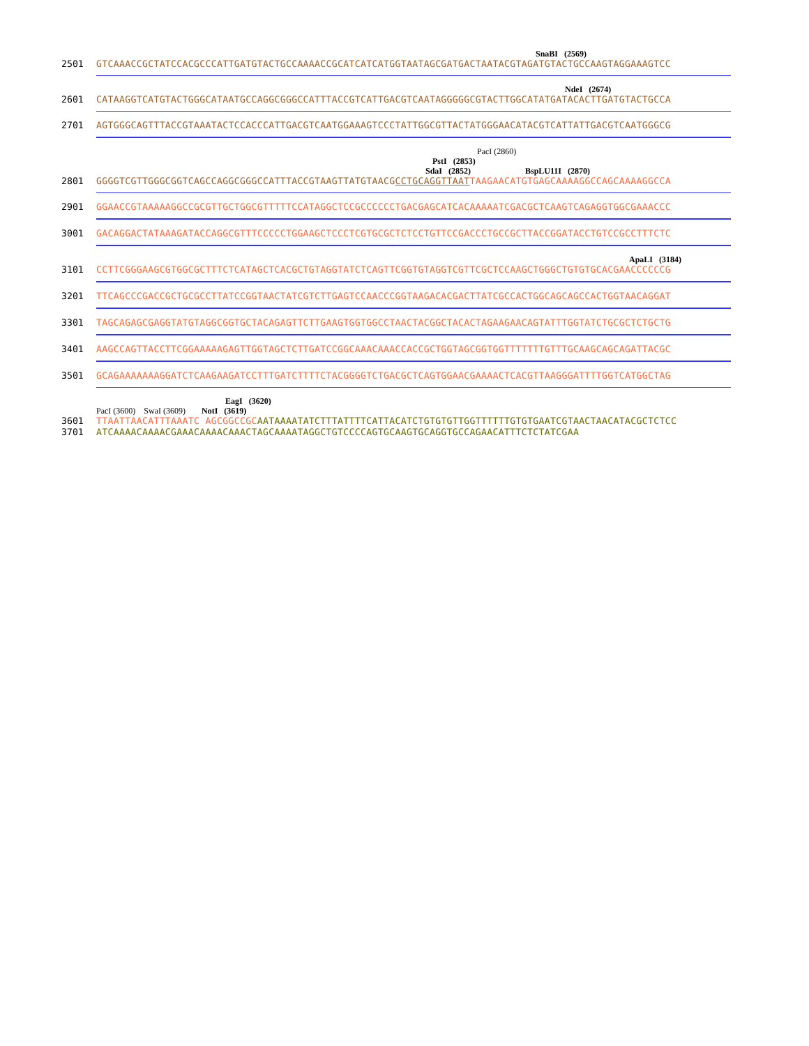SnaBI (2569)
2501 GTCAAACCGCTATCCACGCCCATTGATGTACTGCCAAAACCGCATCATCATGGTAATAGCGATGACTAATACGTAGATGTACTGCCAAGTAGGAAAGTCC
NdeI (2674)
2601 CATAAGGTCATGTACTGGGCATAATGCCAGGCGGGCCATTTACCGTCATTGACGTCAATAGGGGGCGTACTTGGCATATGATACACTTGATGTACTGCCA
2701 AGTGGGCAGTTTACCGTAAATACTCCACCCATTGACGTCAATGGAAAGTCCCTATTGGCGTTACTATGGGAACATACGTCATTATTGACGTCAATGGGCG
PacI (2860)
PstI (2853)
SdaI (2852) BspLU11I (2870)
2801 GGGGTCGTTGGGCGGTCAGCCAGGCGGGCCATTTACCGTAAGTTATGTAACG CCTGCAGGTTAAT TAAGAACATGTGAGCAAAAGGCCAGCAAAAGGCCA
2901 GGAACCGTAAAAAGGCCGCGTTGCTGGCGTTTTTCCATAGGCTCCGCCCCCCTGACGAGCATCACAAAAATCGACGCTCAAGTCAGAGGTGGCGAAACCC
3001 GACAGGACTATAAAGATACCAGGCGTTTCCCCCTGGAAGCTCCCTCGTGCGCTCTCCTGTTCCGACCCTGCCGCTTACCGGATACCTGTCCGCCTTTCTC
ApaLI (3184)
3101 CCTTCGGGAAGCGTGGCGCTTTCTCATAGCTCACGCTGTAGGTATCTCAGTTCGGTGTAGGTCGTTCGCTCCAAGCTGGGCTGTGTGCACGAACCCCCCG
3201 TTCAGCCCGACCGCTGCGCCTTATCCGGTAACTATCGTCTTGAGTCCAACCCGGTAAGACACGACTTATCGCCACTGGCAGCAGCCACTGGTAACAGGAT
3301 TAGCAGAGCGAGGTATGTAGGCGGTGCTACAGAGTTCTTGAAGTGGTGGCCTAACTACGGCTACACTAGAAGAACAGTATTTGGTATCTGCGCTCTGCTG
3401 AAGCCAGTTACCTTCGGAAAAAGAGTTGGTAGCTCTTGATCCGGCAAACAAACCACCGCTGGTAGCGGTGGTTTTTTTGTTTGCAAGCAGCAGATTACGC
3501 GCAGAAAAAAAGGATCTCAAGAAGATCCTTTGATCTTTTCTACGGGGTCTGACGCTCAGTGGAACGAAAACTCACGTTAAGGGATTTTGGTCATGGCTAG
EagI (3620)
PacI (3600) SwaI (3609) NotI (3619)
3601 TTAATTAACATTTAAATC AGCGGCCGC AATAAAATATCTTTATTTTCATTACATCTGTGTGTTGGTTTTTTGTGTGAATCGTAACTAACATACGCTCTCC
3701 ATCAAAACAAAACGAAACAAAACAAACTAGCAAAATAGGCTGTCCCCAGTGCAAGTGCAGGTGCCAGAACATTTCTCTATCGAA